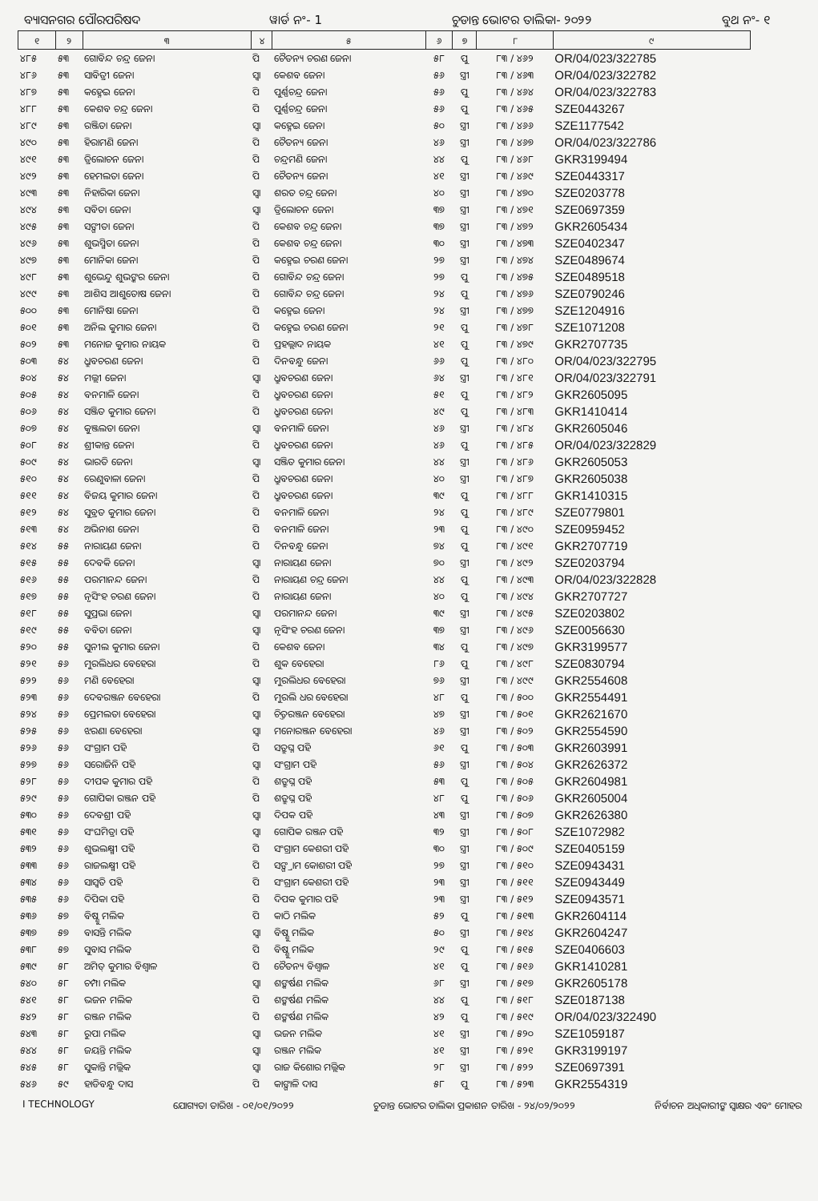ବ୍ୟାସନଗର ପୌରପରିଷଦ ୱାର୍ଡ ନଂ- 1 ଚୁଡାନ୍ତ ଭୋଟର ତାଲିକା- ୨୦୨୨ ବୁଥ ନଂ- ୧
| ୧ | ୨ | ୩ | ୪ | ୫ | ୬ | ୭ | ୮ | ୯ |
| --- | --- | --- | --- | --- | --- | --- | --- | --- |
| ୪୮୫ | ୫୩ | ଗୋବିନ୍ଦ ଚନ୍ଦ୍ର ଜେନା | ପି | ଚୈତନ୍ୟ ଚରଣ ଜେନା | ୫୮ | ପୁ | ୮୩ / ୪୬୨ | OR/04/023/322785 |
| ୪୮୬ | ୫୩ | ସାବିତ୍ରୀ ଜେନା | ସ୍ୱା | କେଶବ ଜେନା | ୫୬ | ସ୍ତ୍ରୀ | ୮୩ / ୪୬୩ | OR/04/023/322782 |
| ୪୮୭ | ୫୩ | କହ୍ନେଇ ଜେନା | ପି | ପୁର୍ଣ୍ଣଚନ୍ଦ୍ର ଜେନା | ୫୬ | ପୁ | ୮୩ / ୪୬୪ | OR/04/023/322783 |
| ୪୮୮ | ୫୩ | କେଶବ ଚନ୍ଦ୍ର ଜେନା | ପି | ପୁର୍ଣ୍ଣଚନ୍ଦ୍ର ଜେନା | ୫୬ | ପୁ | ୮୩ / ୪୬୫ | SZE0443267 |
| ୪୮୯ | ୫୩ | ରଞ୍ଜିତା ଜେନା | ସ୍ୱା | କହ୍ନେଇ ଜେନା | ୫୦ | ସ୍ତ୍ରୀ | ୮୩ / ୪୬୬ | SZE1177542 |
| ୪୯୦ | ୫୩ | ହିରାମଣି ଜେନା | ପି | ଚୈତନ୍ୟ ଜେନା | ୪୬ | ସ୍ତ୍ରୀ | ୮୩ / ୪୬୭ | OR/04/023/322786 |
| ୪୯୧ | ୫୩ | ତ୍ରିଲୋଚନ ଜେନା | ପି | ଚନ୍ଦ୍ରମଣି ଜେନା | ୪୪ | ପୁ | ୮୩ / ୪୬୮ | GKR3199494 |
| ୪୯୨ | ୫୩ | ହେମଲତା ଜେନା | ପି | ଚୈତନ୍ୟ ଜେନା | ୪୧ | ସ୍ତ୍ରୀ | ୮୩ / ୪୬୯ | SZE0443317 |
| ୪୯୩ | ୫୩ | ନିହାରିକା ଜେନା | ସ୍ୱା | ଶରତ ଚନ୍ଦ୍ର ଜେନା | ୪୦ | ସ୍ତ୍ରୀ | ୮୩ / ୪୭୦ | SZE0203778 |
| ୪୯୪ | ୫୩ | ସବିତା ଜେନା | ସ୍ୱା | ତ୍ରିଲୋଚନ ଜେନା | ୩୭ | ସ୍ତ୍ରୀ | ୮୩ / ୪୭୧ | SZE0697359 |
| ୪୯୫ | ୫୩ | ସଙ୍ଗୀତା ଜେନା | ପି | କେଶବ ଚନ୍ଦ୍ର ଜେନା | ୩୭ | ସ୍ତ୍ରୀ | ୮୩ / ୪୭୨ | GKR2605434 |
| ୪୯୬ | ୫୩ | ଶୁଭସ୍ମିତା ଜେନା | ପି | କେଶବ ଚନ୍ଦ୍ର ଜେନା | ୩୦ | ସ୍ତ୍ରୀ | ୮୩ / ୪୭୩ | SZE0402347 |
| ୪୯୭ | ୫୩ | ମୋନିକା ଜେନା | ପି | କହ୍ନେଇ ଚରଣ ଜେନା | ୨୭ | ସ୍ତ୍ରୀ | ୮୩ / ୪୭୪ | SZE0489674 |
| ୪୯୮ | ୫୩ | ଶୁଭେନ୍ଦୁ ଶୁଭଙ୍କର ଜେନା | ପି | ଗୋବିନ୍ଦ ଚନ୍ଦ୍ର ଜେନା | ୨୭ | ପୁ | ୮୩ / ୪୭୫ | SZE0489518 |
| ୪୯୯ | ୫୩ | ଆଶିସ ଆଶୁତୋଷ ଜେନା | ପି | ଗୋବିନ୍ଦ ଚନ୍ଦ୍ର ଜେନା | ୨୪ | ପୁ | ୮୩ / ୪୭୬ | SZE0790246 |
| ୫୦୦ | ୫୩ | ମୋନିଷା ଜେନା | ପି | କହ୍ନେଇ ଜେନା | ୨୪ | ସ୍ତ୍ରୀ | ୮୩ / ୪୭୭ | SZE1204916 |
| ୫୦୧ | ୫୩ | ଅନିଲ କୁମାର ଜେନା | ପି | କହ୍ନେଇ ଚରଣ ଜେନା | ୨୧ | ପୁ | ୮୩ / ୪୭୮ | SZE1071208 |
| ୫୦୨ | ୫୩ | ମନୋଜ କୁମାର ନାୟକ | ପି | ପ୍ରହଲ୍ଲାଦ ନାୟକ | ୪୧ | ପୁ | ୮୩ / ୪୭୯ | GKR2707735 |
| ୫୦୩ | ୫୪ | ଧ୍ରୁବଚରଣ ଜେନା | ପି | ଦିନବନ୍ଧୁ ଜେନା | ୬୬ | ପୁ | ୮୩ / ୪୮୦ | OR/04/023/322795 |
| ୫୦୪ | ୫୪ | ମଲ୍ଲୀ ଜେନା | ସ୍ୱା | ଧ୍ରୁବଚରଣ ଜେନା | ୬୪ | ସ୍ତ୍ରୀ | ୮୩ / ୪୮୧ | OR/04/023/322791 |
| ୫୦୫ | ୫୪ | ବନମାଳି ଜେନା | ପି | ଧ୍ରୁବଚରଣ ଜେନା | ୫୧ | ପୁ | ୮୩ / ୪୮୨ | GKR2605095 |
| ୫୦୬ | ୫୪ | ସଞ୍ଜିତ କୁମାର ଜେନା | ପି | ଧ୍ରୁବଚରଣ ଜେନା | ୪୯ | ପୁ | ୮୩ / ୪୮୩ | GKR1410414 |
| ୫୦୭ | ୫୪ | କୁଞ୍ଜଲତା ଜେନା | ସ୍ୱା | ବନମାଳି ଜେନା | ୪୬ | ସ୍ତ୍ରୀ | ୮୩ / ୪୮୪ | GKR2605046 |
| ୫୦୮ | ୫୪ | ଶ୍ରୀକାନ୍ତ ଜେନା | ପି | ଧ୍ରୁବଚରଣ ଜେନା | ୪୬ | ପୁ | ୮୩ / ୪୮୫ | OR/04/023/322829 |
| ୫୦୯ | ୫୪ | ଭାରତି ଜେନା | ସ୍ୱା | ସଞ୍ଜିତ କୁମାର ଜେନା | ୪୪ | ସ୍ତ୍ରୀ | ୮୩ / ୪୮୬ | GKR2605053 |
| ୫୧୦ | ୫୪ | ରେଣୁବାଳା ଜେନା | ପି | ଧ୍ରୁବଚରଣ ଜେନା | ୪୦ | ସ୍ତ୍ରୀ | ୮୩ / ୪୮୭ | GKR2605038 |
| ୫୧୧ | ୫୪ | ବିଜୟ କୁମାର ଜେନା | ପି | ଧ୍ରୁବଚରଣ ଜେନା | ୩୯ | ପୁ | ୮୩ / ୪୮୮ | GKR1410315 |
| ୫୧୨ | ୫୪ | ସୁବ୍ରତ କୁମାର ଜେନା | ପି | ବନମାଳି ଜେନା | ୨୪ | ପୁ | ୮୩ / ୪୮୯ | SZE0779801 |
| ୫୧୩ | ୫୪ | ଅଭିନାଶ ଜେନା | ପି | ବନମାଳି ଜେନା | ୨୩ | ପୁ | ୮୩ / ୪୯୦ | SZE0959452 |
| ୫୧୪ | ୫୫ | ନାରାୟଣ ଜେନା | ପି | ଦିନବନ୍ଧୁ ଜେନା | ୭୪ | ପୁ | ୮୩ / ୪୯୧ | GKR2707719 |
| ୫୧୫ | ୫୫ | ଦେବକି ଜେନା | ସ୍ୱା | ନାରାୟଣ ଜେନା | ୭୦ | ସ୍ତ୍ରୀ | ୮୩ / ୪୯୨ | SZE0203794 |
| ୫୧୬ | ୫୫ | ପରମାନନ୍ଦ ଜେନା | ପି | ନାରାୟଣ ଚନ୍ଦ୍ର ଜେନା | ୪୪ | ପୁ | ୮୩ / ୪୯୩ | OR/04/023/322828 |
| ୫୧୭ | ୫୫ | ନୃସିଂହ ଚରଣ ଜେନା | ପି | ନାରାୟଣ ଜେନା | ୪୦ | ପୁ | ୮୩ / ୪୯୪ | GKR2707727 |
| ୫୧୮ | ୫୫ | ସୁପ୍ରଭା ଜେନା | ସ୍ୱା | ପରମାନନ୍ଦ ଜେନା | ୩୯ | ସ୍ତ୍ରୀ | ୮୩ / ୪୯୫ | SZE0203802 |
| ୫୧୯ | ୫୫ | ବବିତା ଜେନା | ସ୍ୱା | ନୃସିଂହ ଚରଣ ଜେନା | ୩୭ | ସ୍ତ୍ରୀ | ୮୩ / ୪୯୬ | SZE0056630 |
| ୫୨୦ | ୫୫ | ସୁନୀଲ କୁମାର ଜେନା | ପି | କେଶବ ଜେନା | ୩୪ | ପୁ | ୮୩ / ୪୯୭ | GKR3199577 |
| ୫୨୧ | ୫୬ | ମୁରଲିଧର ବେହେରା | ପି | ଶୁକ ବେହେରା | ୮୬ | ପୁ | ୮୩ / ୪୯୮ | SZE0830794 |
| ୫୨୨ | ୫୬ | ମଣି ବେହେରା | ସ୍ୱା | ମୁରଲିଧର ବେହେରା | ୭୬ | ସ୍ତ୍ରୀ | ୮୩ / ୪୯୯ | GKR2554608 |
| ୫୨୩ | ୫୬ | ଦେବରଞ୍ଜନ ବେହେରା | ପି | ମୁରଲି ଧର ବେହେରା | ୪୮ | ପୁ | ୮୩ / ୫୦୦ | GKR2554491 |
| ୫୨୪ | ୫୬ | ପ୍ରେମଲତା ବେହେରା | ସ୍ୱା | ଚିତ୍ତରଞ୍ଜନ ବେହେରା | ୪୭ | ସ୍ତ୍ରୀ | ୮୩ / ୫୦୧ | GKR2621670 |
| ୫୨୫ | ୫୬ | ଝରଣା ବେହେରା | ସ୍ୱା | ମନୋରଞ୍ଜନ ବେହେରା | ୪୬ | ସ୍ତ୍ରୀ | ୮୩ / ୫୦୨ | GKR2554590 |
| ୫୨୬ | ୫୬ | ସଂଗ୍ରାମ ପହି | ପି | ସତ୍ରୁଘ୍ନ ପହି | ୬୧ | ପୁ | ୮୩ / ୫୦୩ | GKR2603991 |
| ୫୨୭ | ୫୬ | ସରୋଜିନି ପହି | ସ୍ୱା | ସଂଗ୍ରାମ ପହି | ୫୬ | ସ୍ତ୍ରୀ | ୮୩ / ୫୦୪ | GKR2626372 |
| ୫୨୮ | ୫୬ | ଦୀପକ କୁମାର ପହି | ପି | ଶତ୍ରୁଘ୍ନ ପହି | ୫୩ | ପୁ | ୮୩ / ୫୦୫ | GKR2604981 |
| ୫୨୯ | ୫୬ | ଗୋପିକା ରଞ୍ଜନ ପହି | ପି | ଶତ୍ରୁଘ୍ନ ପହି | ୪୮ | ପୁ | ୮୩ / ୫୦୬ | GKR2605004 |
| ୫୩୦ | ୫୬ | ଦେବଶ୍ରୀ ପହି | ସ୍ୱା | ଦିପକ ପହି | ୪୩ | ସ୍ତ୍ରୀ | ୮୩ / ୫୦୭ | GKR2626380 |
| ୫୩୧ | ୫୬ | ସଂଘମିତ୍ରା ପହି | ସ୍ୱା | ଗୋପିକ ରଞ୍ଜନ ପହି | ୩୨ | ସ୍ତ୍ରୀ | ୮୩ / ୫୦୮ | SZE1072982 |
| ୫୩୨ | ୫୬ | ଶୁଭଲକ୍ଷ୍ମୀ ପହି | ପି | ସଂଗ୍ରାମ କେଶରୀ ପହି | ୩୦ | ସ୍ତ୍ରୀ | ୮୩ / ୫୦୯ | SZE0405159 |
| ୫୩୩ | ୫୬ | ରାଜଲକ୍ଷ୍ମୀ ପହି | ପି | ସଙ୍ଗ୍ରାମ କୋଶରୀ ପହି | ୨୭ | ସ୍ତ୍ରୀ | ୮୩ / ୫୧୦ | SZE0943431 |
| ୫୩୪ | ୫୬ | ସାସ୍ୱତି ପହି | ପି | ସଂଗ୍ରାମ କେଶରୀ ପହି | ୨୩ | ସ୍ତ୍ରୀ | ୮୩ / ୫୧୧ | SZE0943449 |
| ୫୩୫ | ୫୬ | ଦିପିକା ପହି | ପି | ଦିପକ କୁମାର ପହି | ୨୩ | ସ୍ତ୍ରୀ | ୮୩ / ୫୧୨ | SZE0943571 |
| ୫୩୬ | ୫୭ | ବିଷ୍ଣୁ ମଲିକ | ପି | କାଠି ମଲିକ | ୫୨ | ପୁ | ୮୩ / ୫୧୩ | GKR2604114 |
| ୫୩୭ | ୫୭ | ବାସନ୍ତି ମଲିକ | ସ୍ୱା | ବିଷ୍ଣୁ ମଲିକ | ୫୦ | ସ୍ତ୍ରୀ | ୮୩ / ୫୧୪ | GKR2604247 |
| ୫୩୮ | ୫୭ | ସୁବାସ ମଲିକ | ପି | ବିଷ୍ଣୁ ମଲିକ | ୨୯ | ପୁ | ୮୩ / ୫୧୫ | SZE0406603 |
| ୫୩୯ | ୫୮ | ଅମିତ୍ କୁମାର ବିଶ୍ୱାଳ | ପି | ଚୈତନ୍ୟ ବିଶ୍ୱାଳ | ୪୧ | ପୁ | ୮୩ / ୫୧୬ | GKR1410281 |
| ୫୪୦ | ୫୮ | ଚମ୍ପା ମଲିକ | ସ୍ୱା | ଶଙ୍କର୍ଷଣ ମଲିକ | ୬୮ | ସ୍ତ୍ରୀ | ୮୩ / ୫୧୭ | GKR2605178 |
| ୫୪୧ | ୫୮ | ଭଜନ ମଲିକ | ପି | ଶଙ୍କର୍ଷଣ ମଲିକ | ୪୪ | ପୁ | ୮୩ / ୫୧୮ | SZE0187138 |
| ୫୪୨ | ୫୮ | ରଞ୍ଜନ ମଲିକ | ପି | ଶଙ୍କର୍ଷଣ ମଲିକ | ୪୨ | ପୁ | ୮୩ / ୫୧୯ | OR/04/023/322490 |
| ୫୪୩ | ୫୮ | ରୁପା ମଲିକ | ସ୍ୱା | ଭଜନ ମଲିକ | ୪୧ | ସ୍ତ୍ରୀ | ୮୩ / ୫୨୦ | SZE1059187 |
| ୫୪୪ | ୫୮ | ଜୟନ୍ତି ମଲିକ | ସ୍ୱା | ରଞ୍ଜନ ମଲିକ | ୪୧ | ସ୍ତ୍ରୀ | ୮୩ / ୫୨୧ | GKR3199197 |
| ୫୪୫ | ୫୮ | ସୁକାନ୍ତି ମଲ୍ଲିକ | ସ୍ୱା | ରାଜ କିଶୋର ମଲ୍ଲିକ | ୨୮ | ସ୍ତ୍ରୀ | ୮୩ / ୫୨୨ | SZE0697391 |
| ୫୪୬ | ୫୯ | ହାଡିବନ୍ଧୁ ଦାସ | ପି | କାଙ୍ଗାଳି ଦାସ | ୫୮ | ପୁ | ୮୩ / ୫୨୩ | GKR2554319 |
I TECHNOLOGY ଯୋଗ୍ୟତା ତାରିଖ - ୦୧/୦୧/୨୦୨୨ ଚୁଡାନ୍ତ ଭୋଟର ତାଲିକା ପ୍ରକାଶନ ତାରିଖ - ୨୪/୦୨/୨୦୨୨ ନିର୍ବାଚନ ଅଧିକାରୀଙ୍କ ସ୍ୱାକ୍ଷର ଏବଂ ମୋହର